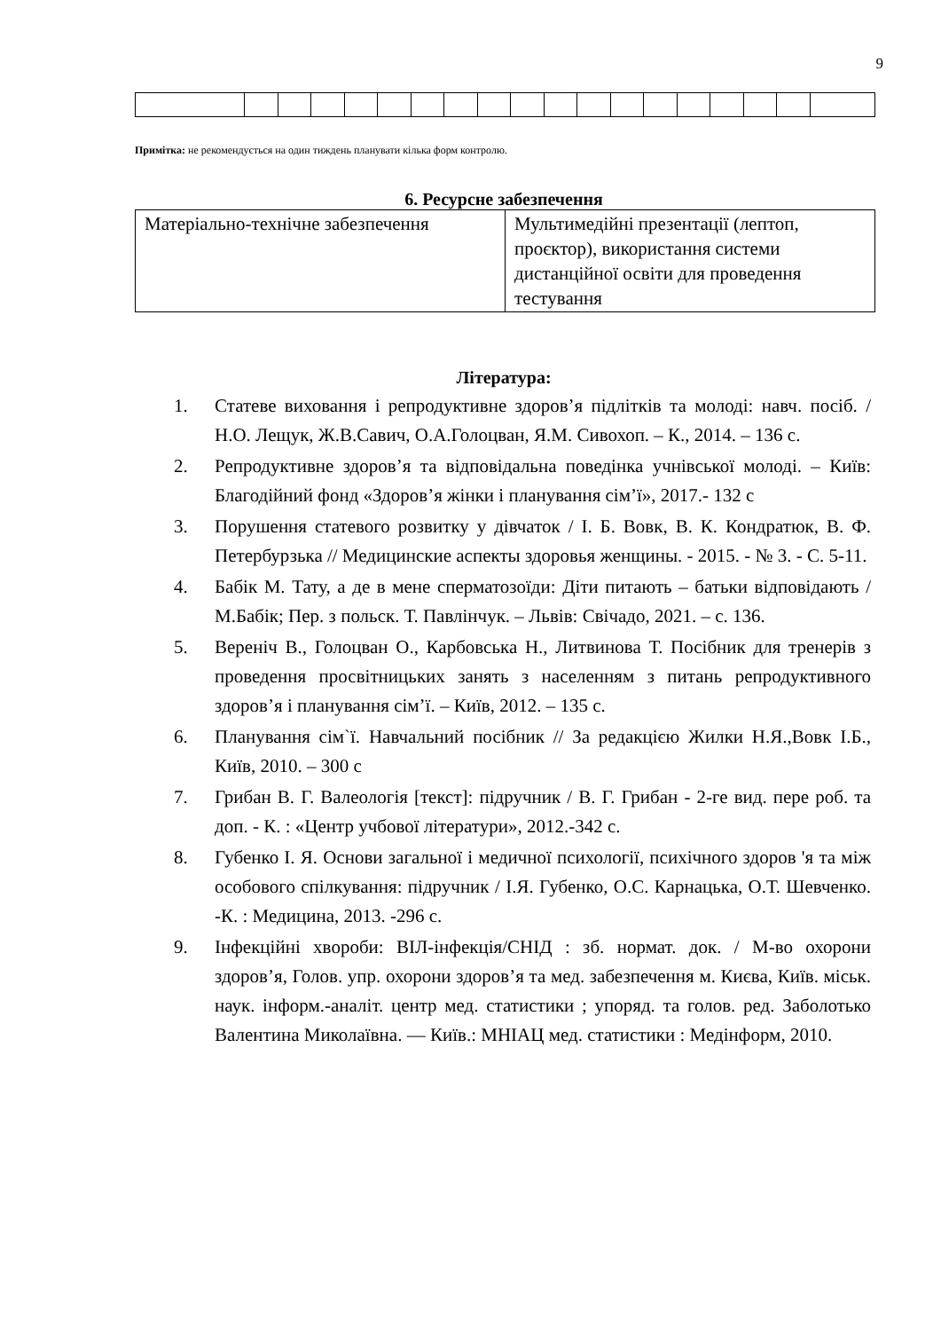9
Примітка: не рекомендується на один тиждень планувати кілька форм контролю.
6. Ресурсне забезпечення
| Матеріально-технічне забезпечення | Мультимедійні презентації (лептоп, проєктор), використання системи дистанційної освіти для проведення тестування |
Література:
1. Статеве виховання і репродуктивне здоров’я підлітків та молоді: навч. посіб. / Н.О. Лещук, Ж.В.Савич, О.А.Голоцван, Я.М. Сивохоп. – К., 2014. – 136 с.
2. Репродуктивне здоров’я та відповідальна поведінка учнівської молоді. – Київ: Благодійний фонд «Здоров’я жінки і планування сім’ї», 2017.- 132 с
3. Порушення статевого розвитку у дівчаток / І. Б. Вовк, В. К. Кондратюк, В. Ф. Петербурзька // Медицинские аспекты здоровья женщины. - 2015. - № 3. - С. 5-11.
4. Бабік М. Тату, а де в мене сперматозоїди: Діти питають – батьки відповідають / М.Бабік; Пер. з польск. Т. Павлінчук. – Львів: Свічадо, 2021. – с. 136.
5. Вереніч В., Голоцван О., Карбовська Н., Литвинова Т. Посібник для тренерів з проведення просвітницьких занять з населенням з питань репродуктивного здоров’я і планування сім’ї. – Київ, 2012. – 135 с.
6. Планування сім`ї. Навчальний посібник // За редакцією Жилки Н.Я.,Вовк І.Б., Київ, 2010. – 300 с
7. Грибан В. Г. Валеологія [текст]: підручник / В. Г. Грибан - 2-ге вид. пере роб. та доп. - К. : «Центр учбової літератури», 2012.-342 с.
8. Губенко І. Я. Основи загальної і медичної психології, психічного здоров 'я та між особового спілкування: підручник / І.Я. Губенко, О.С. Карнацька, О.Т. Шевченко. -К. : Медицина, 2013. -296 с.
9. Інфекційні хвороби: ВІЛ-інфекція/СНІД : зб. нормат. док. / М-во охорони здоров’я, Голов. упр. охорони здоров’я та мед. забезпечення м. Києва, Київ. міськ. наук. інформ.-аналіт. центр мед. статистики ; упоряд. та голов. ред. Заболотько Валентина Миколаївна. — Київ.: МНІАЦ мед. статистики : Медінформ, 2010.